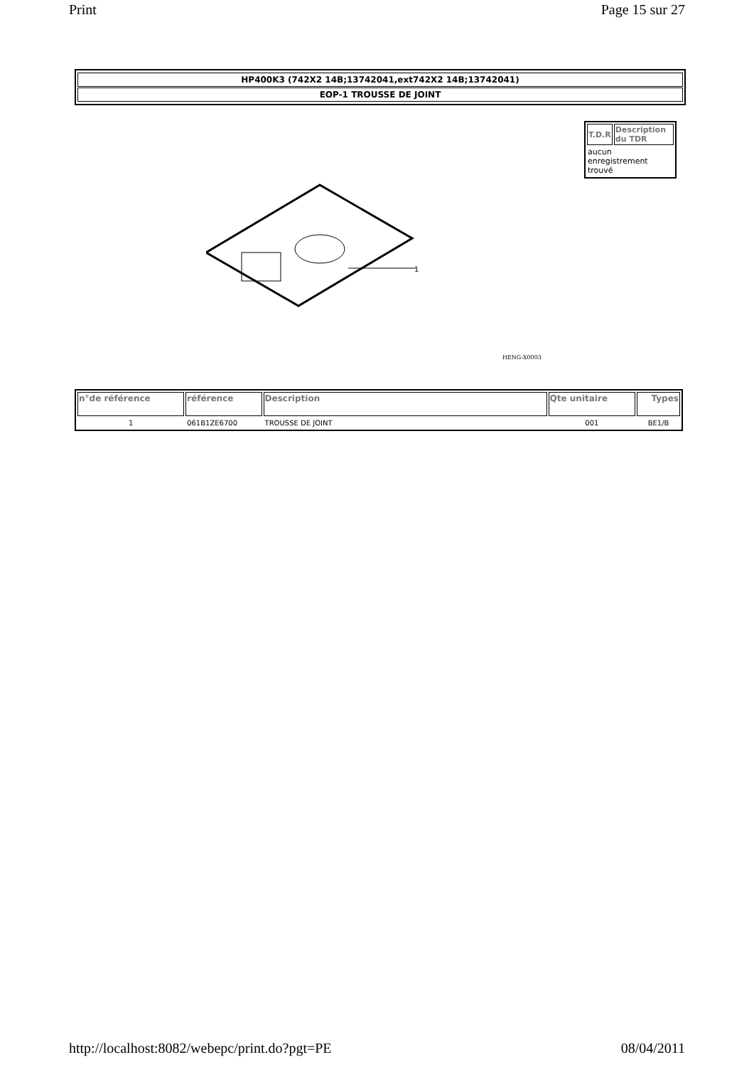Print Page 15 sur 27
HP400K3 (742X2 14B;13742041,ext742X2 14B;13742041)
EOP-1 TROUSSE DE JOINT
| T.D.R | Description du TDR |
| --- | --- |
| aucun enregistrement trouvé | |
1
HENG-X0003
| n°de référence | référence | Description | Qte unitaire | Types |
| --- | --- | --- | --- | --- |
| 1 | 061B1ZE6700 | TROUSSE DE JOINT | 001 | BE1/B |
http://localhost:8082/webepc/print.do?pgt=PE 08/04/2011